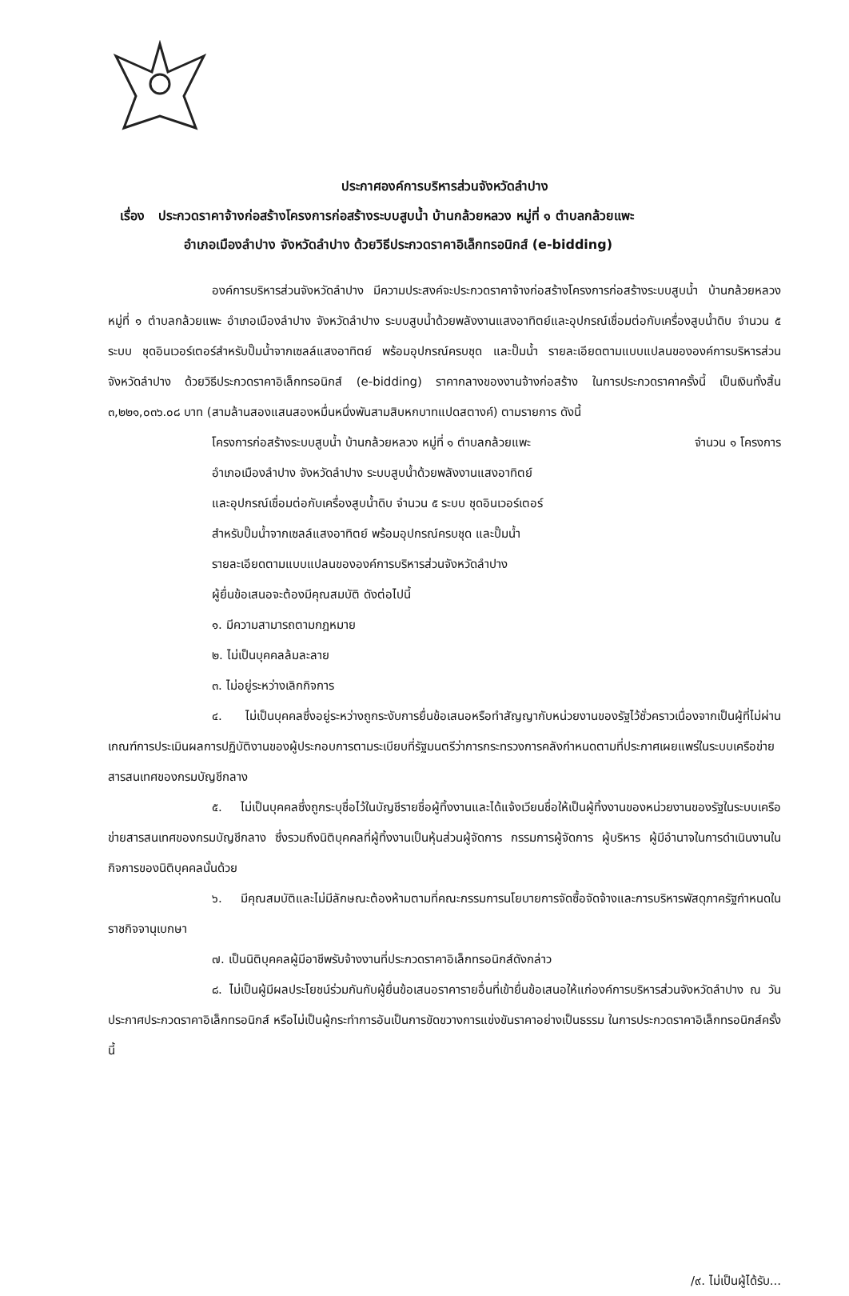ประกาศองค์การบริหารส่วนจังหวัดลำปาง
เรื่อง ประกวดราคาจ้างก่อสร้างโครงการก่อสร้างระบบสูบน้ำ บ้านกล้วยหลวง หมู่ที่ ๑ ตำบลกล้วยแพะ
อำเภอเมืองลำปาง จังหวัดลำปาง ด้วยวิธีประกวดราคาอิเล็กทรอนิกส์ (e-bidding)
องค์การบริหารส่วนจังหวัดลำปาง มีความประสงค์จะประกวดราคาจ้างก่อสร้างโครงการก่อสร้างระบบสูบน้ำ บ้านกล้วยหลวง หมู่ที่ ๑ ตำบลกล้วยแพะ อำเภอเมืองลำปาง จังหวัดลำปาง ระบบสูบน้ำด้วยพลังงานแสงอาทิตย์และอุปกรณ์เชื่อมต่อกับเครื่องสูบน้ำดิบ จำนวน ๕ ระบบ ชุดอินเวอร์เตอร์สำหรับปั๊มน้ำจากเซลล์แสงอาทิตย์ พร้อมอุปกรณ์ครบชุด และปั๊มน้ำ รายละเอียดตามแบบแปลนขององค์การบริหารส่วนจังหวัดลำปาง ด้วยวิธีประกวดราคาอิเล็กทรอนิกส์ (e-bidding) ราคากลางของงานจ้างก่อสร้าง ในการประกวดราคาครั้งนี้ เป็นเงินทั้งสิ้น ๓,๒๒๑,๐๓๖.๐๘ บาท (สามล้านสองแสนสองหมื่นหนึ่งพันสามสิบหกบาทแปดสตางค์) ตามรายการ ดังนี้
โครงการก่อสร้างระบบสูบน้ำ บ้านกล้วยหลวง หมู่ที่ ๑ ตำบลกล้วยแพะ จำนวน ๑ โครงการ
อำเภอเมืองลำปาง จังหวัดลำปาง ระบบสูบน้ำด้วยพลังงานแสงอาทิตย์
และอุปกรณ์เชื่อมต่อกับเครื่องสูบน้ำดิบ จำนวน ๕ ระบบ ชุดอินเวอร์เตอร์
สำหรับปั๊มน้ำจากเซลล์แสงอาทิตย์ พร้อมอุปกรณ์ครบชุด และปั๊มน้ำ
รายละเอียดตามแบบแปลนขององค์การบริหารส่วนจังหวัดลำปาง
ผู้ยื่นข้อเสนอจะต้องมีคุณสมบัติ ดังต่อไปนี้
๑. มีความสามารถตามกฎหมาย
๒. ไม่เป็นบุคคลล้มละลาย
๓. ไม่อยู่ระหว่างเลิกกิจการ
๔. ไม่เป็นบุคคลซึ่งอยู่ระหว่างถูกระงับการยื่นข้อเสนอหรือทำสัญญากับหน่วยงานของรัฐไว้ชั่วคราวเนื่องจากเป็นผู้ที่ไม่ผ่านเกณฑ์การประเมินผลการปฏิบัติงานของผู้ประกอบการตามระเบียบที่รัฐมนตรีว่าการกระทรวงการคลังกำหนดตามที่ประกาศเผยแพร่ในระบบเครือข่ายสารสนเทศของกรมบัญชีกลาง
๕. ไม่เป็นบุคคลซึ่งถูกระบุชื่อไว้ในบัญชีรายชื่อผู้ทิ้งงานและได้แจ้งเวียนชื่อให้เป็นผู้ทิ้งงานของหน่วยงานของรัฐในระบบเครือข่ายสารสนเทศของกรมบัญชีกลาง ซึ่งรวมถึงนิติบุคคลที่ผู้ทิ้งงานเป็นหุ้นส่วนผู้จัดการ กรรมการผู้จัดการ ผู้บริหาร ผู้มีอำนาจในการดำเนินงานในกิจการของนิติบุคคลนั้นด้วย
๖. มีคุณสมบัติและไม่มีลักษณะต้องห้ามตามที่คณะกรรมการนโยบายการจัดซื้อจัดจ้างและการบริหารพัสดุภาครัฐกำหนดในราชกิจจานุเบกษา
๗. เป็นนิติบุคคลผู้มีอาชีพรับจ้างงานที่ประกวดราคาอิเล็กทรอนิกส์ดังกล่าว
๘. ไม่เป็นผู้มีผลประโยชน์ร่วมกันกับผู้ยื่นข้อเสนอราคารายอื่นที่เข้ายื่นข้อเสนอให้แก่องค์การบริหารส่วนจังหวัดลำปาง ณ วันประกาศประกวดราคาอิเล็กทรอนิกส์ หรือไม่เป็นผู้กระทำการอันเป็นการขัดขวางการแข่งขันราคาอย่างเป็นธรรม ในการประกวดราคาอิเล็กทรอนิกส์ครั้งนี้
/๙. ไม่เป็นผู้ได้รับ...